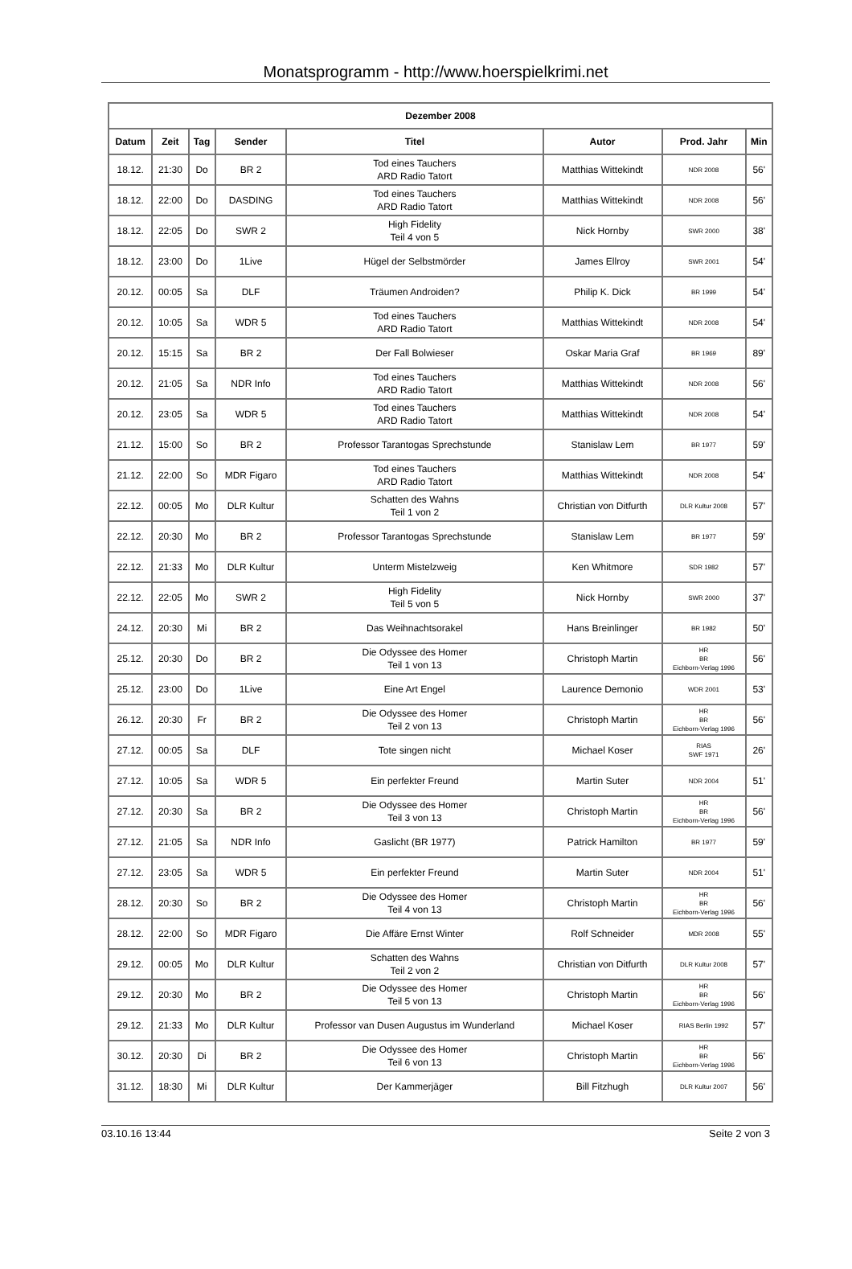Monatsprogramm - http://www.hoerspielkrimi.net
| Dezember 2008 | | | | | | | |
| --- | --- | --- | --- | --- | --- | --- | --- |
| Datum | Zeit | Tag | Sender | Titel | Autor | Prod. Jahr | Min |
| 18.12. | 21:30 | Do | BR 2 | Tod eines Tauchers ARD Radio Tatort | Matthias Wittekindt | NDR 2008 | 56' |
| 18.12. | 22:00 | Do | DASDING | Tod eines Tauchers ARD Radio Tatort | Matthias Wittekindt | NDR 2008 | 56' |
| 18.12. | 22:05 | Do | SWR 2 | High Fidelity Teil 4 von 5 | Nick Hornby | SWR 2000 | 38' |
| 18.12. | 23:00 | Do | 1Live | Hügel der Selbstmörder | James Ellroy | SWR 2001 | 54' |
| 20.12. | 00:05 | Sa | DLF | Träumen Androiden? | Philip K. Dick | BR 1999 | 54' |
| 20.12. | 10:05 | Sa | WDR 5 | Tod eines Tauchers ARD Radio Tatort | Matthias Wittekindt | NDR 2008 | 54' |
| 20.12. | 15:15 | Sa | BR 2 | Der Fall Bolwieser | Oskar Maria Graf | BR 1969 | 89' |
| 20.12. | 21:05 | Sa | NDR Info | Tod eines Tauchers ARD Radio Tatort | Matthias Wittekindt | NDR 2008 | 56' |
| 20.12. | 23:05 | Sa | WDR 5 | Tod eines Tauchers ARD Radio Tatort | Matthias Wittekindt | NDR 2008 | 54' |
| 21.12. | 15:00 | So | BR 2 | Professor Tarantogas Sprechstunde | Stanislaw Lem | BR 1977 | 59' |
| 21.12. | 22:00 | So | MDR Figaro | Tod eines Tauchers ARD Radio Tatort | Matthias Wittekindt | NDR 2008 | 54' |
| 22.12. | 00:05 | Mo | DLR Kultur | Schatten des Wahns Teil 1 von 2 | Christian von Ditfurth | DLR Kultur 2008 | 57' |
| 22.12. | 20:30 | Mo | BR 2 | Professor Tarantogas Sprechstunde | Stanislaw Lem | BR 1977 | 59' |
| 22.12. | 21:33 | Mo | DLR Kultur | Unterm Mistelzweig | Ken Whitmore | SDR 1982 | 57' |
| 22.12. | 22:05 | Mo | SWR 2 | High Fidelity Teil 5 von 5 | Nick Hornby | SWR 2000 | 37' |
| 24.12. | 20:30 | Mi | BR 2 | Das Weihnachtsorakel | Hans Breinlinger | BR 1982 | 50' |
| 25.12. | 20:30 | Do | BR 2 | Die Odyssee des Homer Teil 1 von 13 | Christoph Martin | HR BR Eichborn-Verlag 1996 | 56' |
| 25.12. | 23:00 | Do | 1Live | Eine Art Engel | Laurence Demonio | WDR 2001 | 53' |
| 26.12. | 20:30 | Fr | BR 2 | Die Odyssee des Homer Teil 2 von 13 | Christoph Martin | HR BR Eichborn-Verlag 1996 | 56' |
| 27.12. | 00:05 | Sa | DLF | Tote singen nicht | Michael Koser | RIAS SWF 1971 | 26' |
| 27.12. | 10:05 | Sa | WDR 5 | Ein perfekter Freund | Martin Suter | NDR 2004 | 51' |
| 27.12. | 20:30 | Sa | BR 2 | Die Odyssee des Homer Teil 3 von 13 | Christoph Martin | HR BR Eichborn-Verlag 1996 | 56' |
| 27.12. | 21:05 | Sa | NDR Info | Gaslicht (BR 1977) | Patrick Hamilton | BR 1977 | 59' |
| 27.12. | 23:05 | Sa | WDR 5 | Ein perfekter Freund | Martin Suter | NDR 2004 | 51' |
| 28.12. | 20:30 | So | BR 2 | Die Odyssee des Homer Teil 4 von 13 | Christoph Martin | HR BR Eichborn-Verlag 1996 | 56' |
| 28.12. | 22:00 | So | MDR Figaro | Die Affäre Ernst Winter | Rolf Schneider | MDR 2008 | 55' |
| 29.12. | 00:05 | Mo | DLR Kultur | Schatten des Wahns Teil 2 von 2 | Christian von Ditfurth | DLR Kultur 2008 | 57' |
| 29.12. | 20:30 | Mo | BR 2 | Die Odyssee des Homer Teil 5 von 13 | Christoph Martin | HR BR Eichborn-Verlag 1996 | 56' |
| 29.12. | 21:33 | Mo | DLR Kultur | Professor van Dusen Augustus im Wunderland | Michael Koser | RIAS Berlin 1992 | 57' |
| 30.12. | 20:30 | Di | BR 2 | Die Odyssee des Homer Teil 6 von 13 | Christoph Martin | HR BR Eichborn-Verlag 1996 | 56' |
| 31.12. | 18:30 | Mi | DLR Kultur | Der Kammerjäger | Bill Fitzhugh | DLR Kultur 2007 | 56' |
03.10.16 13:44 Seite 2 von 3